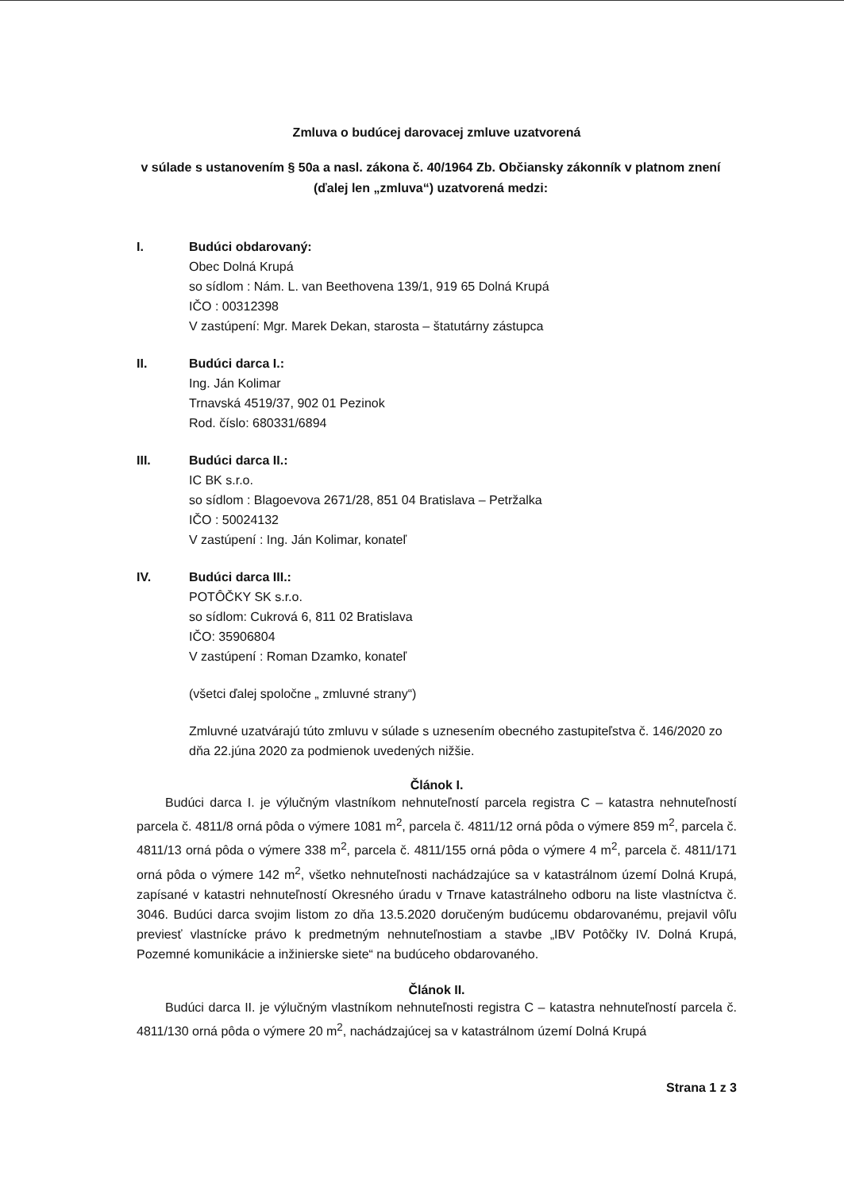Zmluva o budúcej darovacej zmluve uzatvorená
v súlade s ustanovením § 50a a nasl. zákona č. 40/1964 Zb. Občiansky zákonník v platnom znení
(ďalej len „zmluva“) uzatvorená medzi:
I. Budúci obdarovaný:
Obec Dolná Krupá
so sídlom : Nám. L. van Beethovena 139/1, 919 65 Dolná Krupá
IČO : 00312398
V zastúpení: Mgr. Marek Dekan, starosta – štatutárny zástupca
II. Budúci darca I.:
Ing. Ján Kolimar
Trnavská 4519/37, 902 01 Pezinok
Rod. číslo: 680331/6894
III. Budúci darca II.:
IC BK s.r.o.
so sídlom : Blagoevova 2671/28, 851 04 Bratislava – Petržalka
IČO : 50024132
V zastúpení : Ing. Ján Kolimar, konateľ
IV. Budúci darca III.:
POTÔČKY SK s.r.o.
so sídlom: Cukrová 6, 811 02 Bratislava
IČO: 35906804
V zastúpení : Roman Dzamko, konateľ
(všetci ďalej spoločne „ zmluvné strany“)
Zmluvné uzatvárajú túto zmluvu v súlade s uznesením obecného zastupiteľstva č. 146/2020 zo dňa 22.júna 2020 za podmienok uvedených nižšie.
Článok I.
Budúci darca I. je výlučným vlastníkom nehnuteľností parcela registra C – katastra nehnuteľností parcela č. 4811/8 orná pôda o výmere 1081 m<sup>2</sup>, parcela č. 4811/12 orná pôda o výmere 859 m<sup>2</sup>, parcela č. 4811/13 orná pôda o výmere 338 m<sup>2</sup>, parcela č. 4811/155 orná pôda o výmere 4 m<sup>2</sup>, parcela č. 4811/171 orná pôda o výmere 142 m<sup>2</sup>, všetko nehnuteľnosti nachádzajúce sa v katastrálnom území Dolná Krupá, zapísané v katastri nehnuteľností Okresného úradu v Trnave katastrálneho odboru na liste vlastníctva č. 3046. Budúci darca svojim listom zo dňa 13.5.2020 doručeným budúcemu obdarovanému, prejavil vôľu previesť vlastnícke právo k predmetným nehnuteľnostiam a stavbe „IBV Potôčky IV. Dolná Krupá, Pozemné komunikácie a inžinierske siete“ na budúceho obdarovaného.
Článok II.
Budúci darca II. je výlučným vlastníkom nehnuteľnosti registra C – katastra nehnuteľností parcela č. 4811/130 orná pôda o výmere 20 m<sup>2</sup>, nachádzajúcej sa v katastrálnom území Dolná Krupá
Strana 1 z 3